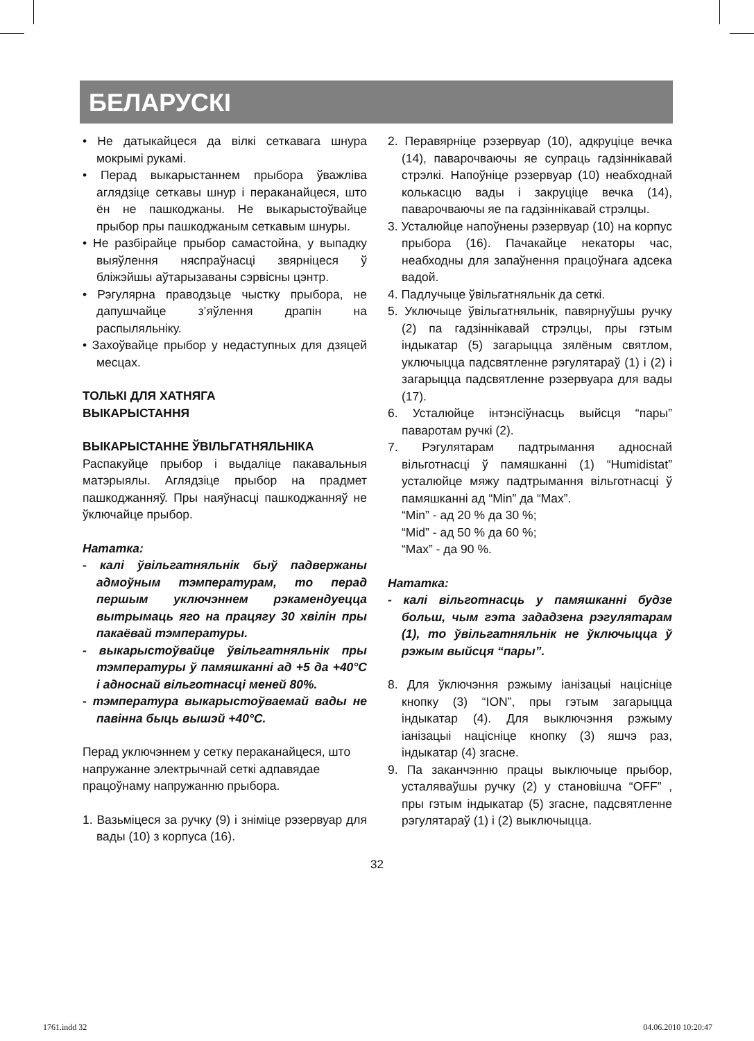БЕЛАРУСКІ
• Не датыкайцеся да вілкі сеткавага шнура мокрымі рукамі.
• Перад выкарыстаннем прыбора ўважліва аглядзіце сеткавы шнур і пераканайцеся, што ён не пашкоджаны. Не выкарыстоўвайце прыбор пры пашкоджаным сеткавым шнуры.
• Не разбірайце прыбор самастойна, у выпадку выяўлення няспраўнасці звярніцеся ў бліжэйшы аўтарызаваны сэрвісны цэнтр.
• Рэгулярна праводзьце чыстку прыбора, не дапушчайце з’яўлення драпін на распыляльніку.
• Захоўвайце прыбор у недаступных для дзяцей месцах.
ТОЛЬКІ ДЛЯ ХАТНЯГА
ВЫКАРЫСТАННЯ
ВЫКАРЫСТАННЕ ЎВІЛЬГАТНЯЛЬНІКА
Распакуйце прыбор і выдаліце пакавальныя матэрыялы. Аглядзіце прыбор на прадмет пашкоджанняў. Пры наяўнасці пашкоджанняў не ўключайце прыбор.
Нататка:
- калі ўвільгатняльнік быў падвержаны адмоўным тэмпературам, то перад першым уключэннем рэкамендуецца вытрымаць яго на працягу 30 хвілін пры пакаёвай тэмпературы.
- выкарыстоўвайце ўвільгатняльнік пры тэмпературы ў памяшканні ад +5 да +40°С і адноснай вільготнасці меней 80%.
- тэмпература выкарыстоўваемай вады не павінна быць вышэй +40°С.
Перад уключэннем у сетку пераканайцеся, што напружанне электрычнай сеткі адпавядае працоўнаму напружанню прыбора.
1. Вазьміцеся за ручку (9) і зніміце рэзервуар для вады (10) з корпуса (16).
2. Перавярніце рэзервуар (10), адкруціце вечка (14), паварочваючы яе супраць гадзіннікавай стрэлкі. Напоўніце рэзервуар (10) неабходнай колькасцю вады і закруціце вечка (14), паварочваючы яе па гадзіннікавай стрэлцы.
3. Усталюйце напоўнены рэзервуар (10) на корпус прыбора (16). Пачакайце некаторы час, неабходны для запаўнення працоўнага адсека вадой.
4. Падлучыце ўвільгатняльнік да сеткі.
5. Уключыце ўвільгатняльнік, павярнуўшы ручку (2) па гадзіннікавай стрэлцы, пры гэтым індыкатар (5) загарыцца зялёным святлом, уключыцца падсвятленне рэгулятараў (1) і (2) і загарыцца падсвятленне рэзервуара для вады (17).
6. Усталюйце інтэнсіўнасць выйсця “пары” паваротам ручкі (2).
7. Рэгулятарам падтрымання адноснай вільготнасці ў памяшканні (1) “Humidistat” усталюйце мяжу падтрымання вільготнасці ў памяшканні ад “Min” да “Max”.
“Min” - ад 20 % да 30 %;
“Mid” - ад 50 % да 60 %;
“Max” - да 90 %.
Нататка:
- калі вільготнасць у памяшканні будзе больш, чым гэта зададзена рэгулятарам (1), то ўвільгатняльнік не ўключыцца ў рэжым выйсця “пары”.
8. Для ўключэння рэжыму іанізацыі націсніце кнопку (3) “ION”, пры гэтым загарыцца індыкатар (4). Для выключэння рэжыму іанізацыі націсніце кнопку (3) яшчэ раз, індыкатар (4) згасне.
9. Па заканчэнню працы выключыце прыбор, усталяваўшы ручку (2) у становішча “OFF” , пры гэтым індыкатар (5) згасне, падсвятленне рэгулятараў (1) і (2) выключыцца.
32
1761.indd 32 04.06.2010 10:20:47